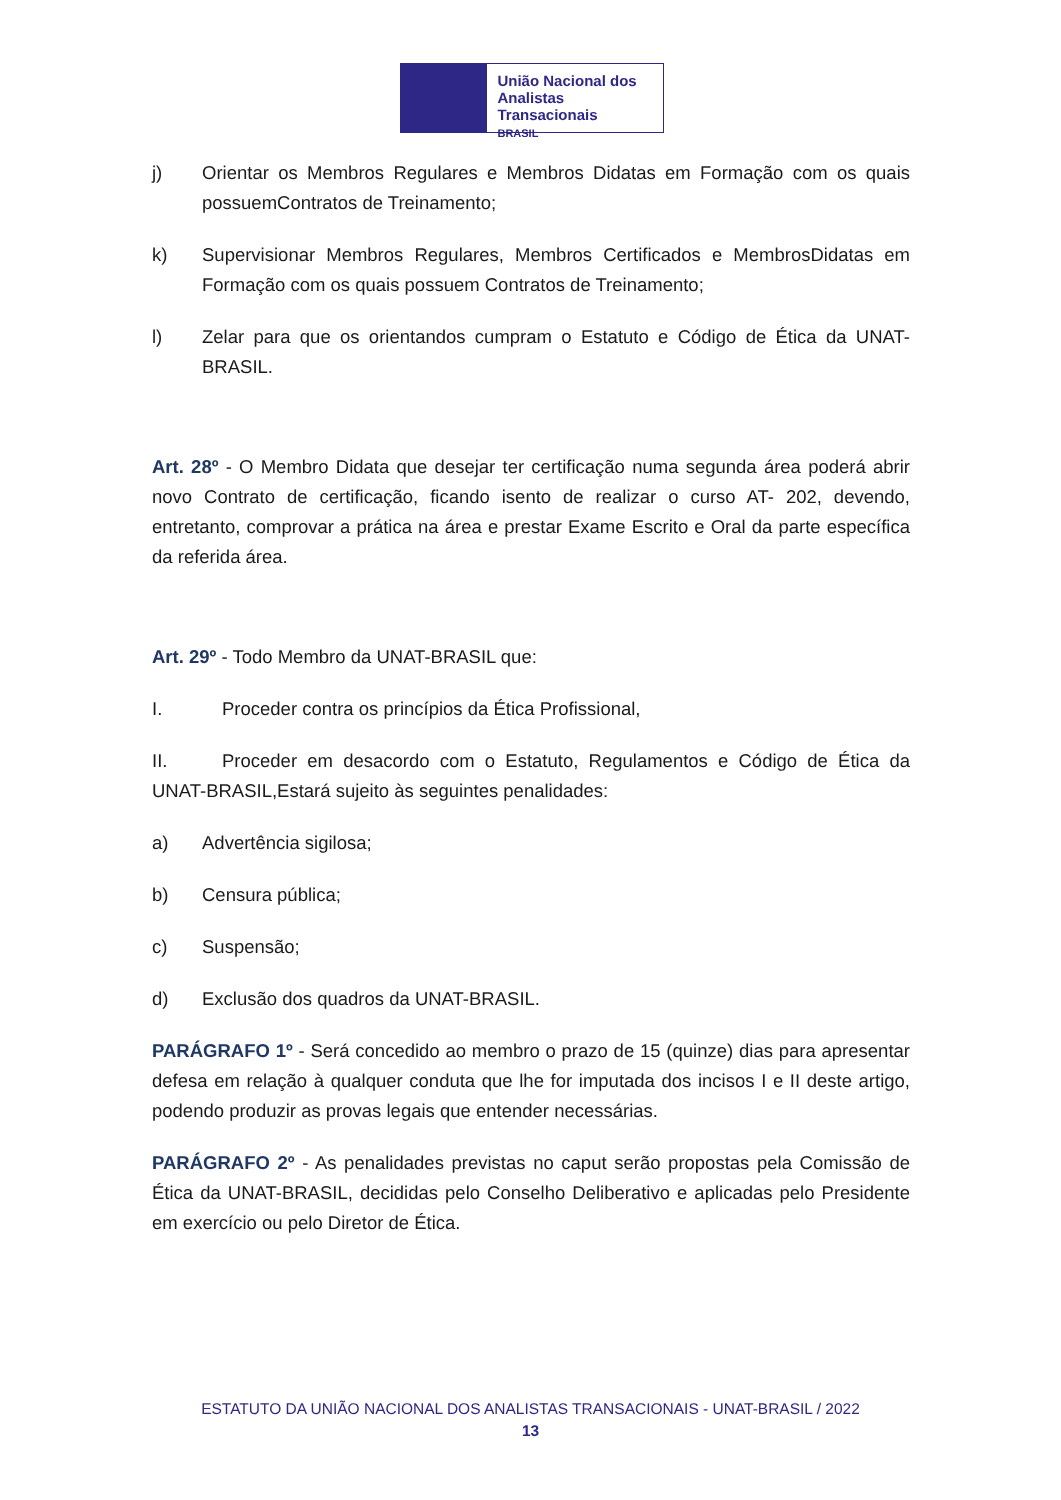União Nacional dos
Analistas Transacionais
BRASIL
j) Orientar os Membros Regulares e Membros Didatas em Formação com os quais possuemContratos de Treinamento;
k) Supervisionar Membros Regulares, Membros Certificados e MembrosDidatas em Formação com os quais possuem Contratos de Treinamento;
l) Zelar para que os orientandos cumpram o Estatuto e Código de Ética da UNAT-BRASIL.
Art. 28º - O Membro Didata que desejar ter certificação numa segunda área poderá abrir novo Contrato de certificação, ficando isento de realizar o curso AT- 202, devendo, entretanto, comprovar a prática na área e prestar Exame Escrito e Oral da parte específica da referida área.
Art. 29º - Todo Membro da UNAT-BRASIL que:
I. Proceder contra os princípios da Ética Profissional,
II. Proceder em desacordo com o Estatuto, Regulamentos e Código de Ética da UNAT-BRASIL,Estará sujeito às seguintes penalidades:
a) Advertência sigilosa;
b) Censura pública;
c) Suspensão;
d) Exclusão dos quadros da UNAT-BRASIL.
PARÁGRAFO 1º - Será concedido ao membro o prazo de 15 (quinze) dias para apresentar defesa em relação à qualquer conduta que lhe for imputada dos incisos I e II deste artigo, podendo produzir as provas legais que entender necessárias.
PARÁGRAFO 2º - As penalidades previstas no caput serão propostas pela Comissão de Ética da UNAT-BRASIL, decididas pelo Conselho Deliberativo e aplicadas pelo Presidente em exercício ou pelo Diretor de Ética.
ESTATUTO DA UNIÃO NACIONAL DOS ANALISTAS TRANSACIONAIS - UNAT-BRASIL / 2022
13